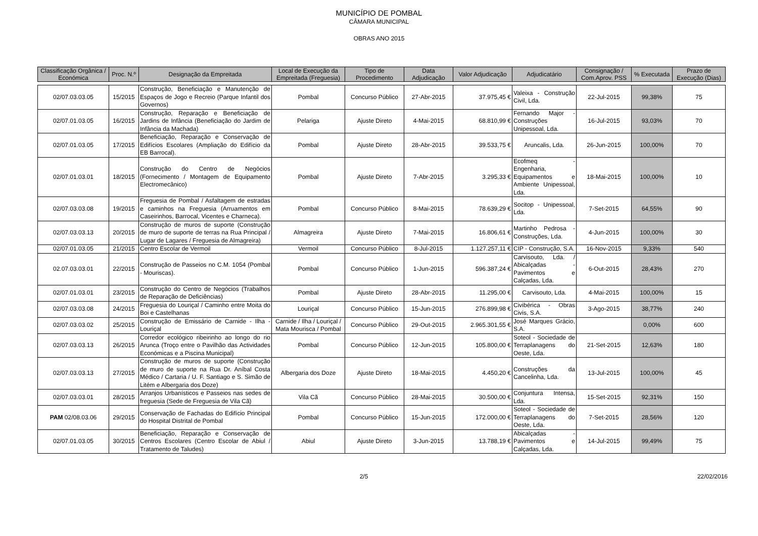MUNICÍPIO DE POMBAL
CÂMARA MUNICIPAL
OBRAS ANO 2015
| Classificação Orgânica / Económica | Proc. N.º | Designação da Empreitada | Local de Execução da Empreitada (Freguesia) | Tipo de Procedimento | Data Adjudicação | Valor Adjudicação | Adjudicatário | Consignação / Com.Aprov. PSS | % Executada | Prazo de Execução (Dias) |
| --- | --- | --- | --- | --- | --- | --- | --- | --- | --- | --- |
| 02/07.03.03.05 | 15/2015 | Construção, Beneficiação e Manutenção de Espaços de Jogo e Recreio (Parque Infantil dos Governos) | Pombal | Concurso Público | 27-Abr-2015 | 37.975,45 € | Valeixa - Construção Civil, Lda. | 22-Jul-2015 | 99,38% | 75 |
| 02/07.01.03.05 | 16/2015 | Construção, Reparação e Beneficiação de Jardins de Infância (Beneficiação do Jardim de Infância da Machada) | Pelariga | Ajuste Direto | 4-Mai-2015 | 68.810,99 € | Fernando Major - Construções Unipessoal, Lda. | 16-Jul-2015 | 93,03% | 70 |
| 02/07.01.03.05 | 17/2015 | Beneficiação, Reparação e Conservação de Edifícios Escolares (Ampliação do Edifício da EB Barrocal). | Pombal | Ajuste Direto | 28-Abr-2015 | 39.533,75 € | Aruncalis, Lda. | 26-Jun-2015 | 100,00% | 70 |
| 02/07.01.03.01 | 18/2015 | Construção do Centro de Negócios (Fornecimento / Montagem de Equipamento Electromecânico) | Pombal | Ajuste Direto | 7-Abr-2015 | 3.295,33 € | Ecofmeq - Engenharia, Equipamentos e Ambiente Unipessoal, Lda. | 18-Mai-2015 | 100,00% | 10 |
| 02/07.03.03.08 | 19/2015 | Freguesia de Pombal / Asfaltagem de estradas e caminhos na Freguesia (Arruamentos em Caseirinhos, Barrocal, Vicentes e Charneca). | Pombal | Concurso Público | 8-Mai-2015 | 78.639,29 € | Socitop - Unipessoal, Lda. | 7-Set-2015 | 64,55% | 90 |
| 02/07.03.03.13 | 20/2015 | Construção de muros de suporte (Construção de muro de suporte de terras na Rua Principal / Lugar de Lagares / Freguesia de Almagreira) | Almagreira | Ajuste Direto | 7-Mai-2015 | 16.806,61 € | Martinho Pedrosa - Construções, Lda. | 4-Jun-2015 | 100,00% | 30 |
| 02/07.01.03.05 | 21/2015 | Centro Escolar de Vermoil | Vermoil | Concurso Público | 8-Jul-2015 | 1.127.257,11 € | CIP - Construção, S.A. | 16-Nov-2015 | 9,33% | 540 |
| 02.07.03.03.01 | 22/2015 | Construção de Passeios no C.M. 1054 (Pombal - Mouriscas). | Pombal | Concurso Público | 1-Jun-2015 | 596.387,24 € | Carvisouto, Lda. / Abicalçadas - Pavimentos e Calçadas, Lda. | 6-Out-2015 | 28,43% | 270 |
| 02/07.01.03.01 | 23/2015 | Construção do Centro de Negócios (Trabalhos de Reparação de Deficiências) | Pombal | Ajuste Direto | 28-Abr-2015 | 11.295,00 € | Carvisouto, Lda. | 4-Mai-2015 | 100,00% | 15 |
| 02/07.03.03.08 | 24/2015 | Freguesia do Louriçal / Caminho entre Moita do Boi e Castelhanas | Louriçal | Concurso Público | 15-Jun-2015 | 276.899,98 € | Civibérica - Obras Civis, S.A. | 3-Ago-2015 | 38,77% | 240 |
| 02/07.03.03.02 | 25/2015 | Construção de Emissário de Carnide - Ilha - Louriçal | Carnide / Ilha / Louriçal / Mata Mourisca / Pombal | Concurso Público | 29-Out-2015 | 2.965.301,55 € | José Marques Grácio, S.A. | | 0,00% | 600 |
| 02/07.03.03.13 | 26/2015 | Corredor ecológico ribeirinho ao longo do rio Arunca (Troço entre o Pavilhão das Actividades Económicas e a Piscina Municipal) | Pombal | Concurso Público | 12-Jun-2015 | 105.800,00 € | Soteol - Sociedade de Terraplanagens do Oeste, Lda. | 21-Set-2015 | 12,63% | 180 |
| 02/07.03.03.13 | 27/2015 | Construção de muros de suporte (Construção de muro de suporte na Rua Dr. Aníbal Costa Médico / Cartaria / U. F. Santiago e S. Simão de Litém e Albergaria dos Doze) | Albergaria dos Doze | Ajuste Direto | 18-Mai-2015 | 4.450,20 € | Construções da Cancelinha, Lda. | 13-Jul-2015 | 100,00% | 45 |
| 02/07.03.03.01 | 28/2015 | Arranjos Urbanísticos e Passeios nas sedes de freguesia (Sede de Freguesia de Vila Cã) | Vila Cã | Concurso Público | 28-Mai-2015 | 30.500,00 € | Conjuntura Intensa, Lda. | 15-Set-2015 | 92,31% | 150 |
| PAM 02/08.03.06 | 29/2015 | Conservação de Fachadas do Edifício Principal do Hospital Distrital de Pombal | Pombal | Concurso Público | 15-Jun-2015 | 172.000,00 € | Soteol - Sociedade de Terraplanagens do Oeste, Lda. | 7-Set-2015 | 28,56% | 120 |
| 02/07.01.03.05 | 30/2015 | Beneficiação, Reparação e Conservação de Centros Escolares (Centro Escolar de Abiul / Tratamento de Taludes) | Abiul | Ajuste Direto | 3-Jun-2015 | 13.788,19 € | Abicalçadas - Pavimentos e Calçadas, Lda. | 14-Jul-2015 | 99,49% | 75 |
2/5 22/02/2016